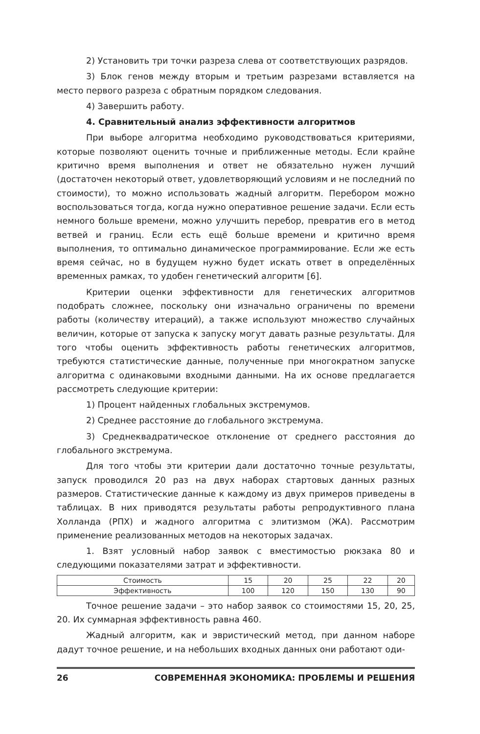2) Установить три точки разреза слева от соответствующих разрядов.
3) Блок генов между вторым и третьим разрезами вставляется на место первого разреза с обратным порядком следования.
4) Завершить работу.
4. Сравнительный анализ эффективности алгоритмов
При выборе алгоритма необходимо руководствоваться критериями, которые позволяют оценить точные и приближенные методы. Если крайне критично время выполнения и ответ не обязательно нужен лучший (достаточен некоторый ответ, удовлетворяющий условиям и не последний по стоимости), то можно использовать жадный алгоритм. Перебором можно воспользоваться тогда, когда нужно оперативное решение задачи. Если есть немного больше времени, можно улучшить перебор, превратив его в метод ветвей и границ. Если есть ещё больше времени и критично время выполнения, то оптимально динамическое программирование. Если же есть время сейчас, но в будущем нужно будет искать ответ в определённых временных рамках, то удобен генетический алгоритм [6].
Критерии оценки эффективности для генетических алгоритмов подобрать сложнее, поскольку они изначально ограничены по времени работы (количеству итераций), а также используют множество случайных величин, которые от запуска к запуску могут давать разные результаты. Для того чтобы оценить эффективность работы генетических алгоритмов, требуются статистические данные, полученные при многократном запуске алгоритма с одинаковыми входными данными. На их основе предлагается рассмотреть следующие критерии:
1) Процент найденных глобальных экстремумов.
2) Среднее расстояние до глобального экстремума.
3) Среднеквадратическое отклонение от среднего расстояния до глобального экстремума.
Для того чтобы эти критерии дали достаточно точные результаты, запуск проводился 20 раз на двух наборах стартовых данных разных размеров. Статистические данные к каждому из двух примеров приведены в таблицах. В них приводятся результаты работы репродуктивного плана Холланда (РПХ) и жадного алгоритма с элитизмом (ЖА). Рассмотрим применение реализованных методов на некоторых задачах.
1. Взят условный набор заявок с вместимостью рюкзака 80 и следующими показателями затрат и эффективности.
| Стоимость | 15 | 20 | 25 | 22 | 20 |
| Эффективность | 100 | 120 | 150 | 130 | 90 |
Точное решение задачи – это набор заявок со стоимостями 15, 20, 25, 20. Их суммарная эффективность равна 460.
Жадный алгоритм, как и эвристический метод, при данном наборе дадут точное решение, и на небольших входных данных они работают оди-
26 СОВРЕМЕННАЯ ЭКОНОМИКА: ПРОБЛЕМЫ И РЕШЕНИЯ